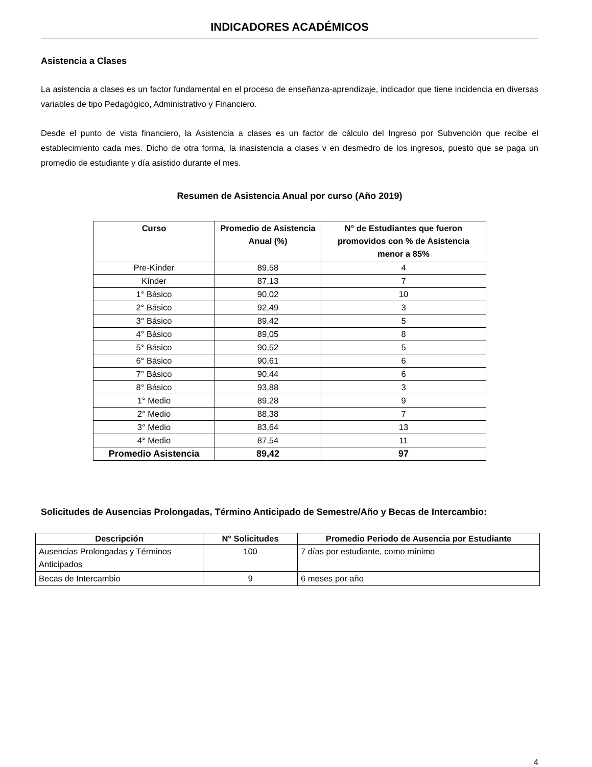INDICADORES ACADÉMICOS
Asistencia a Clases
La asistencia a clases es un factor fundamental en el proceso de enseñanza-aprendizaje, indicador que tiene incidencia en diversas variables de tipo Pedagógico, Administrativo y Financiero.
Desde el punto de vista financiero, la Asistencia a clases es un factor de cálculo del Ingreso por Subvención que recibe el establecimiento cada mes. Dicho de otra forma, la inasistencia a clases v en desmedro de los ingresos, puesto que se paga un promedio de estudiante y día asistido durante el mes.
Resumen de Asistencia Anual por curso (Año 2019)
| Curso | Promedio de Asistencia Anual (%) | N° de Estudiantes que fueron promovidos con % de Asistencia menor a 85% |
| --- | --- | --- |
| Pre-Kínder | 89,58 | 4 |
| Kínder | 87,13 | 7 |
| 1° Básico | 90,02 | 10 |
| 2° Básico | 92,49 | 3 |
| 3° Básico | 89,42 | 5 |
| 4° Básico | 89,05 | 8 |
| 5° Básico | 90,52 | 5 |
| 6° Básico | 90,61 | 6 |
| 7° Básico | 90,44 | 6 |
| 8° Básico | 93,88 | 3 |
| 1° Medio | 89,28 | 9 |
| 2° Medio | 88,38 | 7 |
| 3° Medio | 83,64 | 13 |
| 4° Medio | 87,54 | 11 |
| Promedio Asistencia | 89,42 | 97 |
Solicitudes de Ausencias Prolongadas, Término Anticipado de Semestre/Año y Becas de Intercambio:
| Descripción | N° Solicitudes | Promedio Periodo de Ausencia por Estudiante |
| --- | --- | --- |
| Ausencias Prolongadas y Términos Anticipados | 100 | 7 días por estudiante, como mínimo |
| Becas de Intercambio | 9 | 6 meses por año |
4